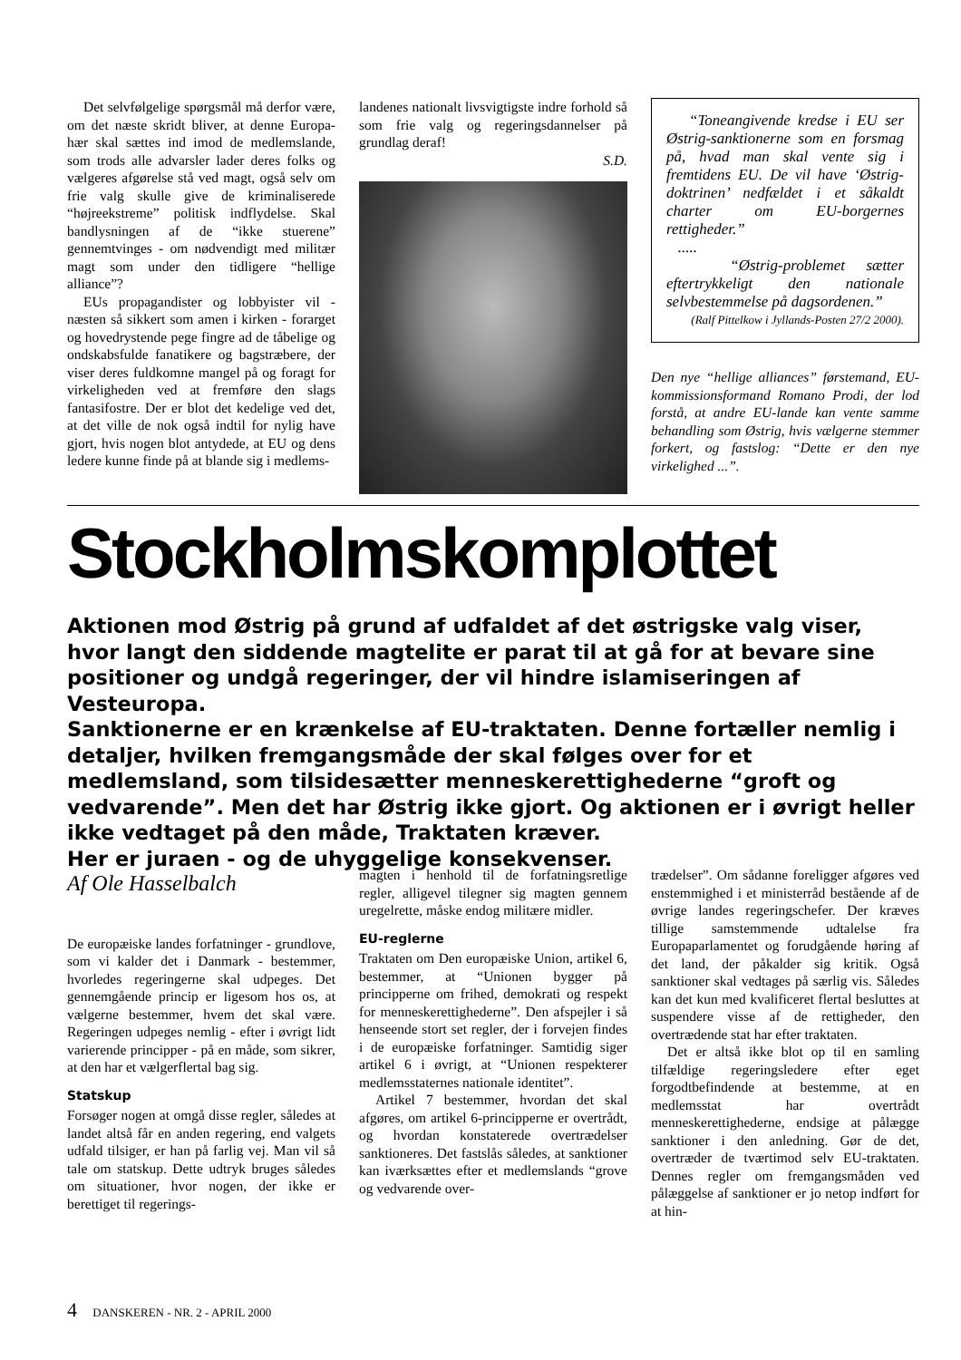Det selvfølgelige spørgsmål må derfor være, om det næste skridt bliver, at denne Europa-hær skal sættes ind imod de medlemslande, som trods alle advarsler lader deres folks og vælgeres afgørelse stå ved magt, også selv om frie valg skulle give de kriminaliserede “højreekstreme” politisk indflydelse. Skal bandlysningen af de “ikke stuerene” gennemtvinges - om nødvendigt med militær magt som under den tidligere “hellige alliance”?
EUs propagandister og lobbyister vil - næsten så sikkert som amen i kirken - forarget og hovedrystende pege fingre ad de tåbelige og ondskabsfulde fanatikere og bagstræbere, der viser deres fuldkomne mangel på og foragt for virkeligheden ved at fremføre den slags fantasifostre. Der er blot det kedelige ved det, at det ville de nok også indtil for nylig have gjort, hvis nogen blot antydede, at EU og dens ledere kunne finde på at blande sig i medlems-
landenes nationalt livsvigtigste indre forhold så som frie valg og regeringsdannelser på grundlag deraf!
S.D.
“Toneangivende kredse i EU ser Østrig-sanktionerne som en forsmag på, hvad man skal vente sig i fremtidens EU. De vil have ‘Østrig-doktrinen’ nedfældet i et såkaldt charter om EU-borgernes rettigheder.”
.....
“Østrig-problemet sætter eftertrykkeligt den nationale selvbestemmelse på dagsordenen.”
(Ralf Pittelkow i Jyllands-Posten 27/2 2000).
Den nye “hellige alliances” førstemand, EU-kommissionsformand Romano Prodi, der lod forstå, at andre EU-lande kan vente samme behandling som Østrig, hvis vælgerne stemmer forkert, og fastslog: “Dette er den nye virkelighed ...”.
Stockholmskomplottet
Aktionen mod Østrig på grund af udfaldet af det østrigske valg viser, hvor langt den siddende magtelite er parat til at gå for at bevare sine positioner og undgå regeringer, der vil hindre islamiseringen af Vesteuropa.
Sanktionerne er en krænkelse af EU-traktaten. Denne fortæller nemlig i detaljer, hvilken fremgangsmåde der skal følges over for et medlemsland, som tilsidesætter menneskerettighederne “groft og vedvarende”. Men det har Østrig ikke gjort. Og aktionen er i øvrigt heller ikke vedtaget på den måde, Traktaten kræver.
Her er juraen - og de uhyggelige konsekvenser.
Af Ole Hasselbalch
De europæiske landes forfatninger - grundlove, som vi kalder det i Danmark - bestemmer, hvorledes regeringerne skal udpeges. Det gennemgående princip er ligesom hos os, at vælgerne bestemmer, hvem det skal være. Regeringen udpeges nemlig - efter i øvrigt lidt varierende principper - på en måde, som sikrer, at den har et vælgerflertal bag sig.
Statskup
Forsøger nogen at omgå disse regler, således at landet altså får en anden regering, end valgets udfald tilsiger, er han på farlig vej. Man vil så tale om statskup. Dette udtryk bruges således om situationer, hvor nogen, der ikke er berettiget til regerings-
magten i henhold til de forfatningsretlige regler, alligevel tilegner sig magten gennem uregelrette, måske endog militære midler.
EU-reglerne
Traktaten om Den europæiske Union, artikel 6, bestemmer, at “Unionen bygger på principperne om frihed, demokrati og respekt for menneskerettighederne”. Den afspejler i så henseende stort set regler, der i forvejen findes i de europæiske forfatninger. Samtidig siger artikel 6 i øvrigt, at “Unionen respekterer medlemsstaternes nationale identitet”.
Artikel 7 bestemmer, hvordan det skal afgøres, om artikel 6-principperne er overtrådt, og hvordan konstaterede overtrædelser sanktioneres. Det fastslås således, at sanktioner kan iværksættes efter et medlemslands “grove og vedvarende over-
trædelser”. Om sådanne foreligger afgøres ved enstemmighed i et ministerråd bestående af de øvrige landes regeringschefer. Der kræves tillige samstemmende udtalelse fra Europaparlamentet og forudgående høring af det land, der påkalder sig kritik. Også sanktioner skal vedtages på særlig vis. Således kan det kun med kvalificeret flertal besluttes at suspendere visse af de rettigheder, den overtrædende stat har efter traktaten.
Det er altså ikke blot op til en samling tilfældige regeringsledere efter eget forgodtbefindende at bestemme, at en medlemsstat har overtrådt menneskerettighederne, endsige at pålægge sanktioner i den anledning. Gør de det, overtræder de tværtimod selv EU-traktaten. Dennes regler om fremgangsmåden ved pålæggelse af sanktioner er jo netop indført for at hin-
4 DANSKEREN - NR. 2 - APRIL 2000